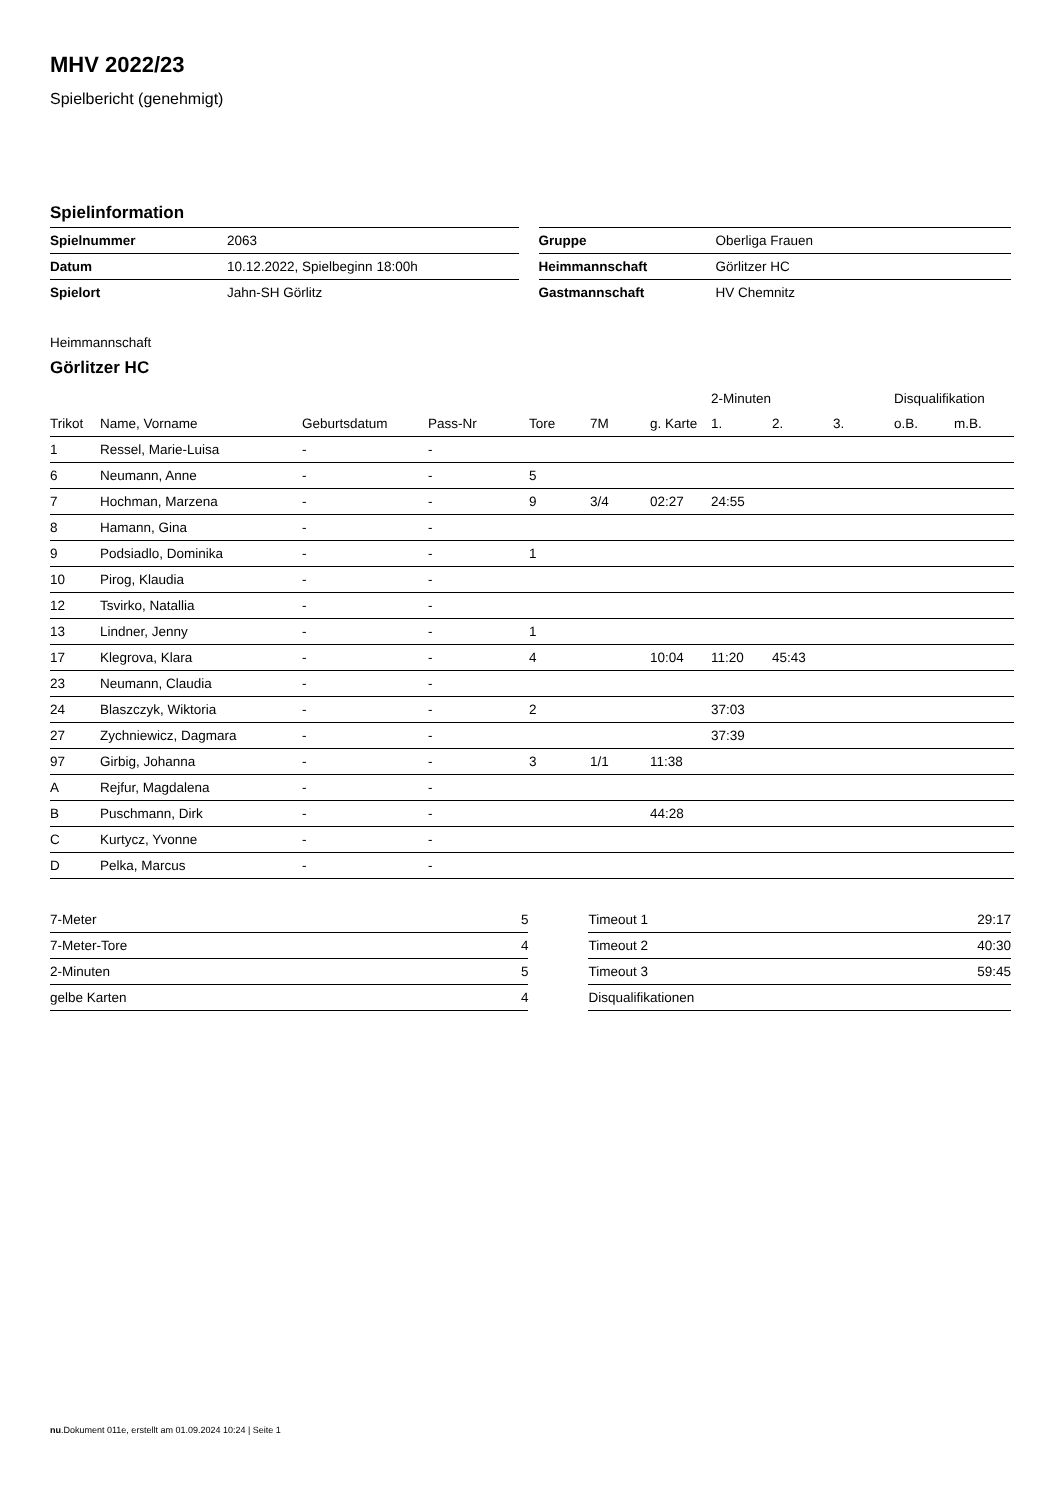MHV 2022/23
Spielbericht (genehmigt)
Spielinformation
| Spielnummer | 2063 |
| Datum | 10.12.2022, Spielbeginn 18:00h |
| Spielort | Jahn-SH Görlitz |
| Gruppe | Oberliga Frauen |
| Heimmannschaft | Görlitzer HC |
| Gastmannschaft | HV Chemnitz |
Heimmannschaft
Görlitzer HC
| | | | | | | | 2-Minuten | | | Disqualifikation | |
| Trikot | Name, Vorname | Geburtsdatum | Pass-Nr | Tore | 7M | g. Karte | 1. | 2. | 3. | o.B. | m.B. |
| 1 | Ressel, Marie-Luisa | - | - | | | | | | | | |
| 6 | Neumann, Anne | - | - | 5 | | | | | | | |
| 7 | Hochman, Marzena | - | - | 9 | 3/4 | 02:27 | 24:55 | | | | |
| 8 | Hamann, Gina | - | - | | | | | | | | |
| 9 | Podsiadlo, Dominika | - | - | 1 | | | | | | | |
| 10 | Pirog, Klaudia | - | - | | | | | | | | |
| 12 | Tsvirko, Natallia | - | - | | | | | | | | |
| 13 | Lindner, Jenny | - | - | 1 | | | | | | | |
| 17 | Klegrova, Klara | - | - | 4 | | 10:04 | 11:20 | 45:43 | | | |
| 23 | Neumann, Claudia | - | - | | | | | | | | |
| 24 | Blaszczyk, Wiktoria | - | - | 2 | | | 37:03 | | | | |
| 27 | Zychniewicz, Dagmara | - | - | | | | 37:39 | | | | |
| 97 | Girbig, Johanna | - | - | 3 | 1/1 | 11:38 | | | | | |
| A | Rejfur, Magdalena | - | - | | | | | | | | |
| B | Puschmann, Dirk | - | - | | | 44:28 | | | | | |
| C | Kurtycz, Yvonne | - | - | | | | | | | | |
| D | Pelka, Marcus | - | - | | | | | | | | |
| 7-Meter | 5 |
| 7-Meter-Tore | 4 |
| 2-Minuten | 5 |
| gelbe Karten | 4 |
| Timeout 1 | 29:17 |
| Timeout 2 | 40:30 |
| Timeout 3 | 59:45 |
| Disqualifikationen | |
nu.Dokument 011e, erstellt am 01.09.2024 10:24 | Seite 1